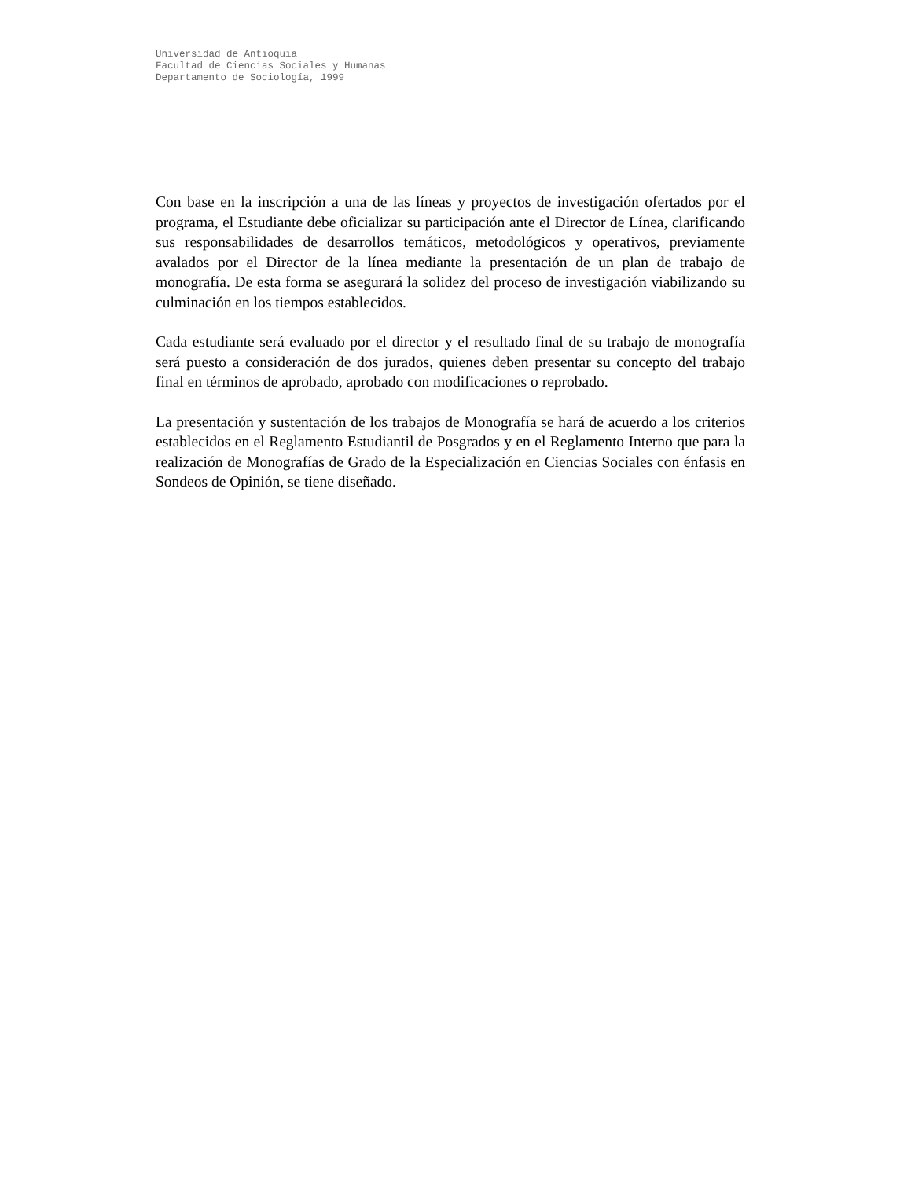Universidad de Antioquia
Facultad de Ciencias Sociales y Humanas
Departamento de Sociología, 1999
Con base en la inscripción a una de las líneas y proyectos de investigación ofertados por el programa, el Estudiante debe oficializar su participación ante el Director de Línea, clarificando sus responsabilidades de desarrollos temáticos, metodológicos y operativos, previamente avalados por el Director de la línea mediante la presentación de un plan de trabajo de monografía. De esta forma se asegurará la solidez del proceso de investigación viabilizando su culminación en los tiempos establecidos.
Cada estudiante será evaluado por el director y el resultado final de su trabajo de monografía será puesto a consideración de dos jurados, quienes deben presentar su concepto del trabajo final en términos de aprobado, aprobado con modificaciones o reprobado.
La presentación y sustentación de los trabajos de Monografía se hará de acuerdo a los criterios establecidos en el Reglamento Estudiantil de Posgrados y en el Reglamento Interno que para la realización de Monografías de Grado de la Especialización en Ciencias Sociales con énfasis en Sondeos de Opinión, se tiene diseñado.